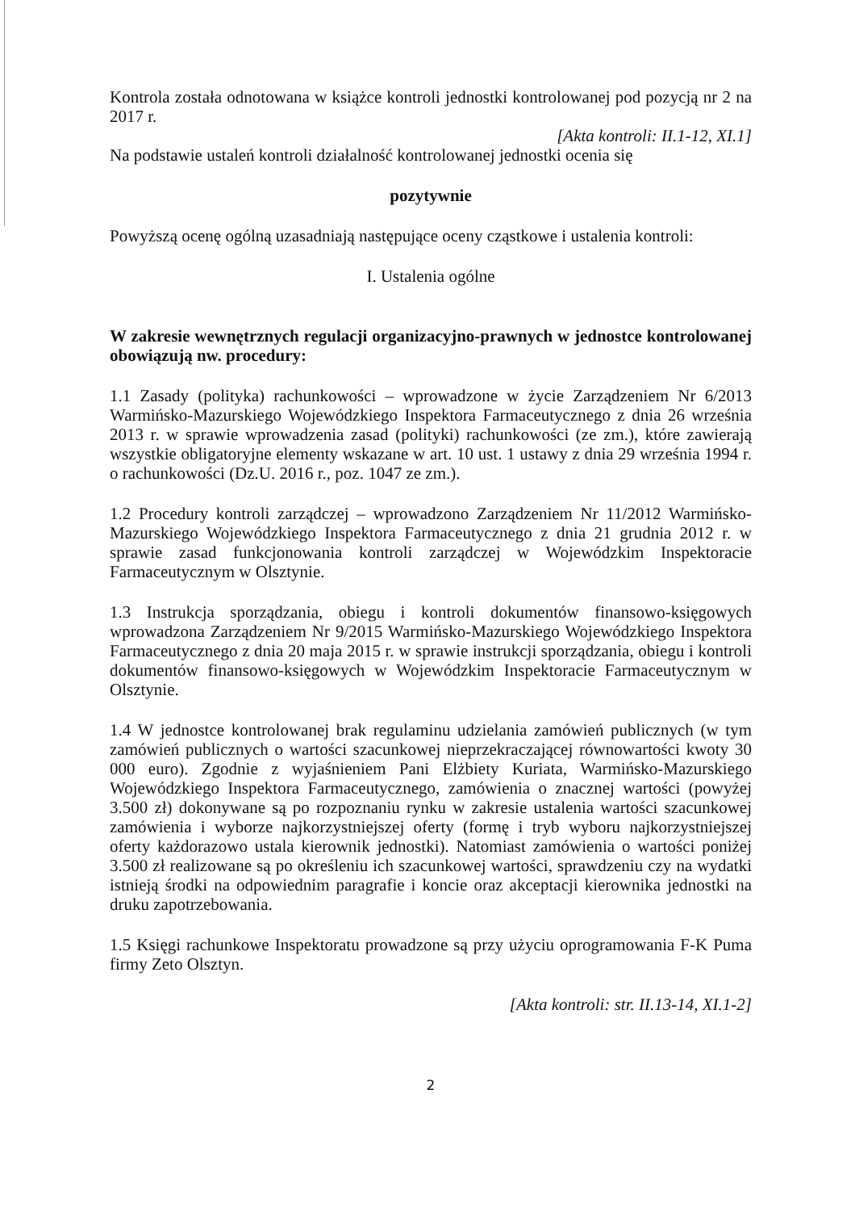Kontrola została odnotowana w książce kontroli jednostki kontrolowanej pod pozycją nr 2 na 2017 r.
[Akta kontroli: II.1-12, XI.1]
Na podstawie ustaleń kontroli działalność kontrolowanej jednostki ocenia się
pozytywnie
Powyższą ocenę ogólną uzasadniają następujące oceny cząstkowe i ustalenia kontroli:
I. Ustalenia ogólne
W zakresie wewnętrznych regulacji organizacyjno-prawnych w jednostce kontrolowanej obowiązują nw. procedury:
1.1 Zasady (polityka) rachunkowości – wprowadzone w życie Zarządzeniem Nr 6/2013 Warmińsko-Mazurskiego Wojewódzkiego Inspektora Farmaceutycznego z dnia 26 września 2013 r. w sprawie wprowadzenia zasad (polityki) rachunkowości (ze zm.), które zawierają wszystkie obligatoryjne elementy wskazane w art. 10 ust. 1 ustawy z dnia 29 września 1994 r. o rachunkowości (Dz.U. 2016 r., poz. 1047 ze zm.).
1.2 Procedury kontroli zarządczej – wprowadzono Zarządzeniem Nr 11/2012 Warmińsko-Mazurskiego Wojewódzkiego Inspektora Farmaceutycznego z dnia 21 grudnia 2012 r. w sprawie zasad funkcjonowania kontroli zarządczej w Wojewódzkim Inspektoracie Farmaceutycznym w Olsztynie.
1.3 Instrukcja sporządzania, obiegu i kontroli dokumentów finansowo-księgowych wprowadzona Zarządzeniem Nr 9/2015 Warmińsko-Mazurskiego Wojewódzkiego Inspektora Farmaceutycznego z dnia 20 maja 2015 r. w sprawie instrukcji sporządzania, obiegu i kontroli dokumentów finansowo-księgowych w Wojewódzkim Inspektoracie Farmaceutycznym w Olsztynie.
1.4 W jednostce kontrolowanej brak regulaminu udzielania zamówień publicznych (w tym zamówień publicznych o wartości szacunkowej nieprzekraczającej równowartości kwoty 30 000 euro). Zgodnie z wyjaśnieniem Pani Elżbiety Kuriata, Warmińsko-Mazurskiego Wojewódzkiego Inspektora Farmaceutycznego, zamówienia o znacznej wartości (powyżej 3.500 zł) dokonywane są po rozpoznaniu rynku w zakresie ustalenia wartości szacunkowej zamówienia i wyborze najkorzystniejszej oferty (formę i tryb wyboru najkorzystniejszej oferty każdorazowo ustala kierownik jednostki). Natomiast zamówienia o wartości poniżej 3.500 zł realizowane są po określeniu ich szacunkowej wartości, sprawdzeniu czy na wydatki istnieją środki na odpowiednim paragrafie i koncie oraz akceptacji kierownika jednostki na druku zapotrzebowania.
1.5 Księgi rachunkowe Inspektoratu prowadzone są przy użyciu oprogramowania F-K Puma firmy Zeto Olsztyn.
[Akta kontroli: str. II.13-14, XI.1-2]
2